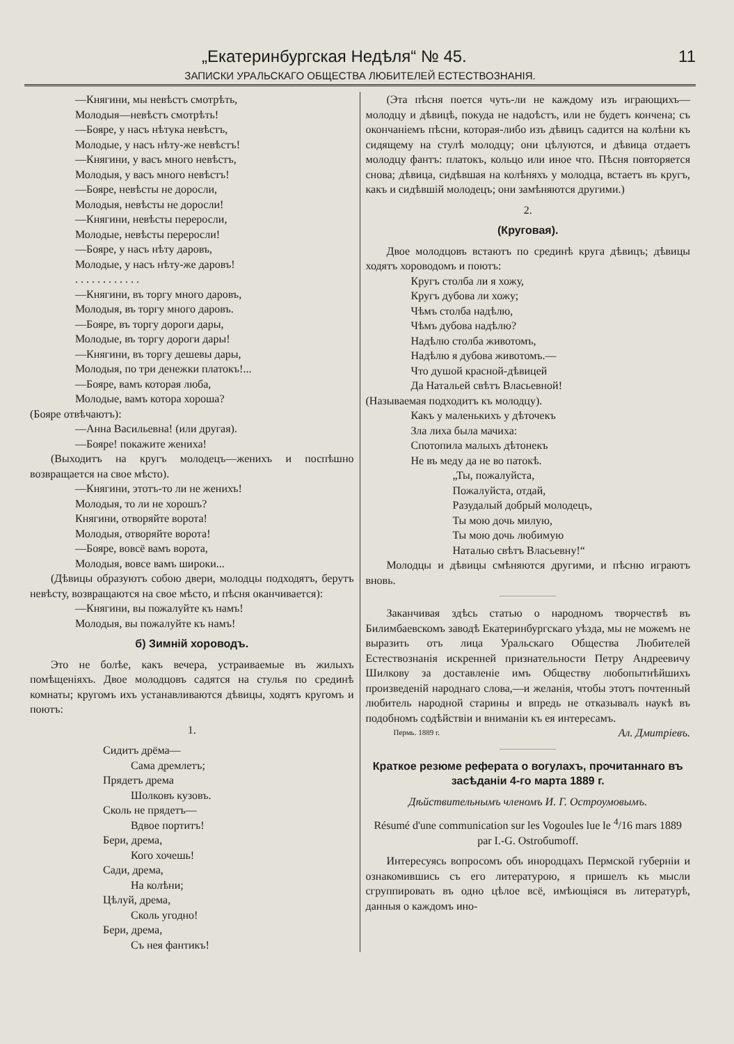„Екатеринбургская Недѣля“ № 45. 11
ЗАПИСКИ УРАЛЬСКАГО ОБЩЕСТВА ЛЮБИТЕЛЕЙ ЕСТЕСТВОЗНАНІЯ.
—Княгини, мы невѣстъ смотрѣть,
Молодыя—невѣстъ смотрѣть!
—Бояре, у насъ нѣтука невѣстъ,
Молодые, у насъ нѣту-же невѣстъ!
—Княгини, у васъ много невѣстъ,
Молодыя, у васъ много невѣстъ!
—Бояре, невѣсты не доросли,
Молодыя, невѣсты не доросли!
—Княгини, невѣсты переросли,
Молодые, невѣсты переросли!
—Бояре, у насъ нѣту даровъ,
Молодые, у насъ нѣту-же даровъ!
. . . . . . . . . . . .
—Княгини, въ торгу много даровъ,
Молодыя, въ торгу много даровъ.
—Бояре, въ торгу дороги дары,
Молодые, въ торгу дороги дары!
—Княгини, въ торгу дешевы дары,
Молодыя, по три денежки платокъ!...
—Бояре, вамъ которая люба,
Молодые, вамъ котора хороша?
(Бояре отвѣчаютъ):
—Анна Васильевна! (или другая).
—Бояре! покажите жениха!
(Выходитъ на кругъ молодецъ—женихъ и поспѣшно возвращается на свое мѣсто).
—Княгини, этотъ-то ли не женихъ!
Молодыя, то ли не хорошъ?
Княгини, отворяйте ворота!
Молодыя, отворяйте ворота!
—Бояре, вовсё вамъ ворота,
Молодыя, вовсе вамъ широки...
(Дѣвицы образуютъ собою двери, молодцы подходятъ, берутъ невѣсту, возвращаются на свое мѣсто, и пѣсня оканчивается):
—Княгини, вы пожалуйте къ намъ!
Молодыя, вы пожалуйте къ намъ!
б) Зимній хороводъ.
Это не болѣе, какъ вечера, устраиваемые въ жилыхъ помѣщеніяхъ. Двое молодцовъ садятся на стулья по срединѣ комнаты; кругомъ ихъ устанавливаются дѣвицы, ходятъ кругомъ и поютъ:
1.
Сидитъ дрёма—
Сама дремлетъ;
Прядетъ дрема
Шолковъ кузовъ.
Сколь не прядетъ—
Вдвое портитъ!
Бери, дрема,
Кого хочешь!
Сади, дрема,
На колѣни;
Цѣлуй, дрема,
Сколь угодно!
Бери, дрема,
Съ нея фантикъ!
(Эта пѣсня поется чуть-ли не каждому изъ играющихъ—молодцу и дѣвицѣ, покуда не надоѣстъ, или не будетъ кончена; съ окончаніемъ пѣсни, которая-либо изъ дѣвицъ садится на колѣни къ сидящему на стулѣ молодцу; они цѣлуются, и дѣвица отдаетъ молодцу фантъ: платокъ, кольцо или иное что. Пѣсня повторяется снова; дѣвица, сидѣвшая на колѣняхъ у молодца, встаетъ въ кругъ, какъ и сидѣвшій молодецъ; они замѣняются другими.)
2.
(Круговая).
Двое молодцовъ встаютъ по срединѣ круга дѣвицъ; дѣвицы ходятъ хороводомъ и поютъ:
Кругъ столба ли я хожу,
Кругъ дубова ли хожу;
Чѣмъ столба надѣлю,
Чѣмъ дубова надѣлю?
Надѣлю столба животомъ,
Надѣлю я дубова животомъ.—
Что душой красной-дѣвицей
Да Натальей свѣтъ Власьевной!
(Называемая подходитъ къ молодцу).
Какъ у маленькихъ у дѣточекъ
Зла лиха была мачиха:
Спотопила малыхъ дѣтонекъ
Не въ меду да не во патокѣ.
„Ты, пожалуйста,
Пожалуйста, отдай,
Разудалый добрый молодецъ,
Ты мою дочь милую,
Ты мою дочь любимую
Наталью свѣтъ Власьевну!“
Молодцы и дѣвицы смѣняются другими, и пѣсню играютъ вновь.
Заканчивая здѣсь статью о народномъ творчествѣ въ Билимбаевскомъ заводѣ Екатеринбургскаго уѣзда, мы не можемъ не выразить отъ лица Уральскаго Общества Любителей Естествознанія искренней признательности Петру Андреевичу Шилкову за доставленіе имъ Обществу любопытнѣйшихъ произведеній народнаго слова,—и желанія, чтобы этотъ почтенный любитель народной старины и впредь не отказывалъ наукѣ въ подобномъ содѣйствіи и вниманіи къ ея интересамъ. Ал. Дмитріевъ.
Пермь. 1889 г.
Краткое резюме реферата о вогулахъ, прочитаннаго въ засѣданіи 4-го марта 1889 г.
Дѣйствительнымъ членомъ И. Г. Остроумовымъ.
Résumé d'une communication sur les Vogoules lue le <sup>4</sup>/16 mars 1889 par I.-G. Ostroбumoff.
Интересуясь вопросомъ объ инородцахъ Пермской губерніи и ознакомившись съ его литературою, я пришелъ къ мысли сгруппировать въ одно цѣлое всё, имѣющіяся въ литературѣ, данныя о каждомъ ино-